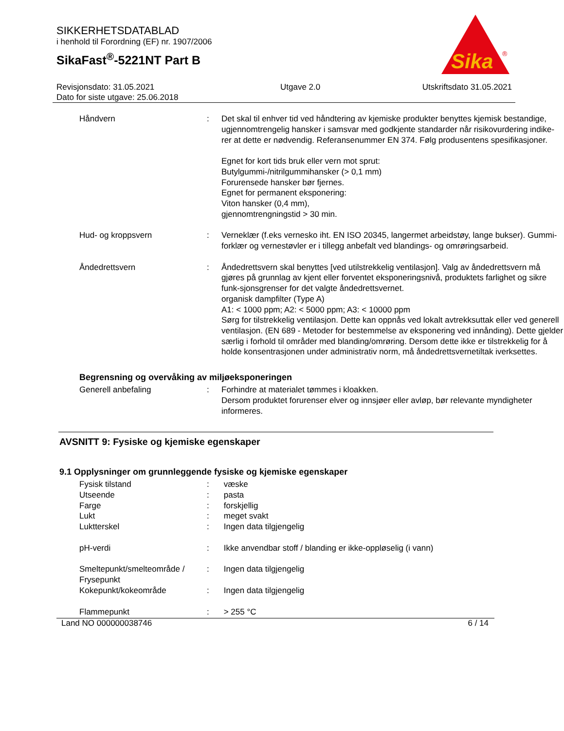SIKKERHETSDATABLAD
i henhold til Forordning (EF) nr. 1907/2006
SikaFast<sup>®</sup>-5221NT Part B
Sika
®
Revisjonsdato: 31.05.2021
Dato for siste utgave: 25.06.2018
Utgave 2.0 Utskriftsdato 31.05.2021
| Håndvern | : | Det skal til enhver tid ved håndtering av kjemiske produkter benyttes kjemisk bestandige, ugjennomtrengelig hansker i samsvar med godkjente standarder når risikovurdering indike-rer at dette er nødvendig. Referansenummer EN 374. Følg produsentens spesifikasjoner. Egnet for kort tids bruk eller vern mot sprut: Butylgummi-/nitrilgummihansker (> 0,1 mm) Forurensede hansker bør fjernes. Egnet for permanent eksponering: Viton hansker (0,4 mm), gjennomtrengningstid > 30 min. |
| Hud- og kroppsvern | : | Verneklær (f.eks vernesko iht. EN ISO 20345, langermet arbeidstøy, lange bukser). Gummi-forklær og vernestøvler er i tillegg anbefalt ved blandings- og omrøringsarbeid. |
| Åndedrettsvern | : | Åndedrettsvern skal benyttes [ved utilstrekkelig ventilasjon]. Valg av åndedrettsvern må gjøres på grunnlag av kjent eller forventet eksponeringsnivå, produktets farlighet og sikre funk-sjonsgrenser for det valgte åndedrettsvernet. organisk dampfilter (Type A) A1: < 1000 ppm; A2: < 5000 ppm; A3: < 10000 ppm Sørg for tilstrekkelig ventilasjon. Dette kan oppnås ved lokalt avtrekksuttak eller ved generell ventilasjon. (EN 689 - Metoder for bestemmelse av eksponering ved innånding). Dette gjelder særlig i forhold til områder med blanding/omrøring. Dersom dette ikke er tilstrekkelig for å holde konsentrasjonen under administrativ norm, må åndedrettsvernetiltak iverksettes. |
Begrensning og overvåking av miljøeksponeringen
| Generell anbefaling | : | Forhindre at materialet tømmes i kloakken. Dersom produktet forurenser elver og innsjøer eller avløp, bør relevante myndigheter informeres. |
AVSNITT 9: Fysiske og kjemiske egenskaper
9.1 Opplysninger om grunnleggende fysiske og kjemiske egenskaper
| Fysisk tilstand | : | væske |
| Utseende | : | pasta |
| Farge | : | forskjellig |
| Lukt | : | meget svakt |
| Luktterskel | : | Ingen data tilgjengelig |
| pH-verdi | : | Ikke anvendbar stoff / blanding er ikke-oppløselig (i vann) |
| Smeltepunkt/smelteområde / Frysepunkt | : | Ingen data tilgjengelig |
| Kokepunkt/kokeområde | : | Ingen data tilgjengelig |
| Flammepunkt | : | > 255 °C |
Land NO 000000038746 6 / 14